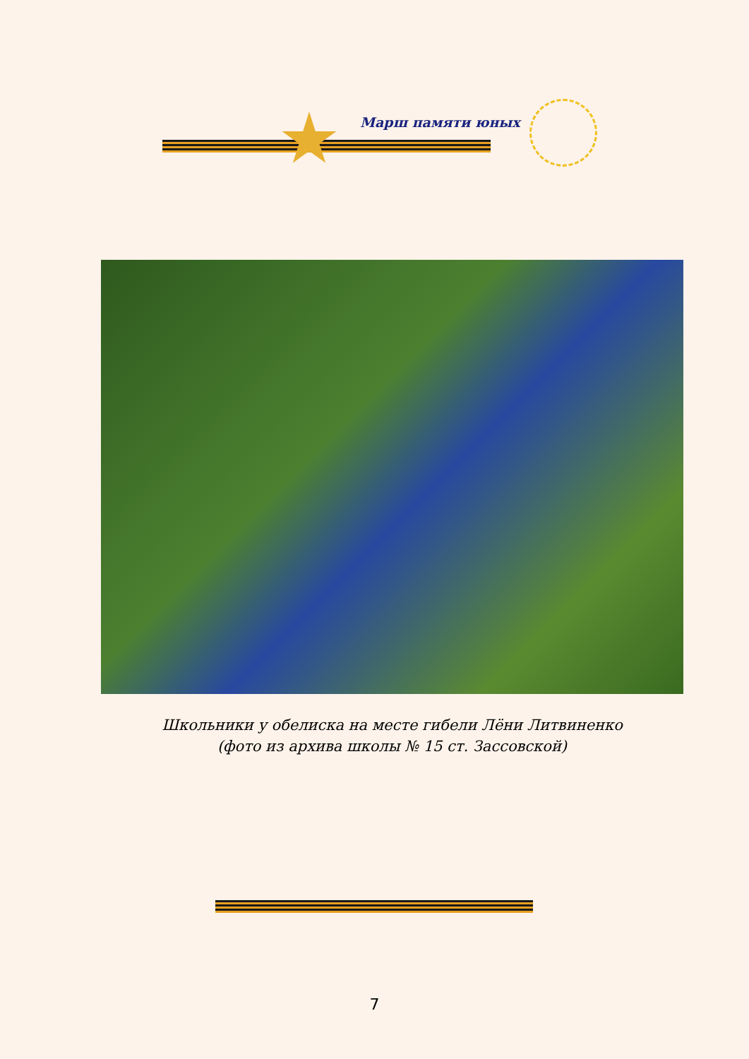Марш памяти юных
Школьники у обелиска на месте гибели Лёни Литвиненко
(фото из архива школы № 15 ст. Зассовской)
7